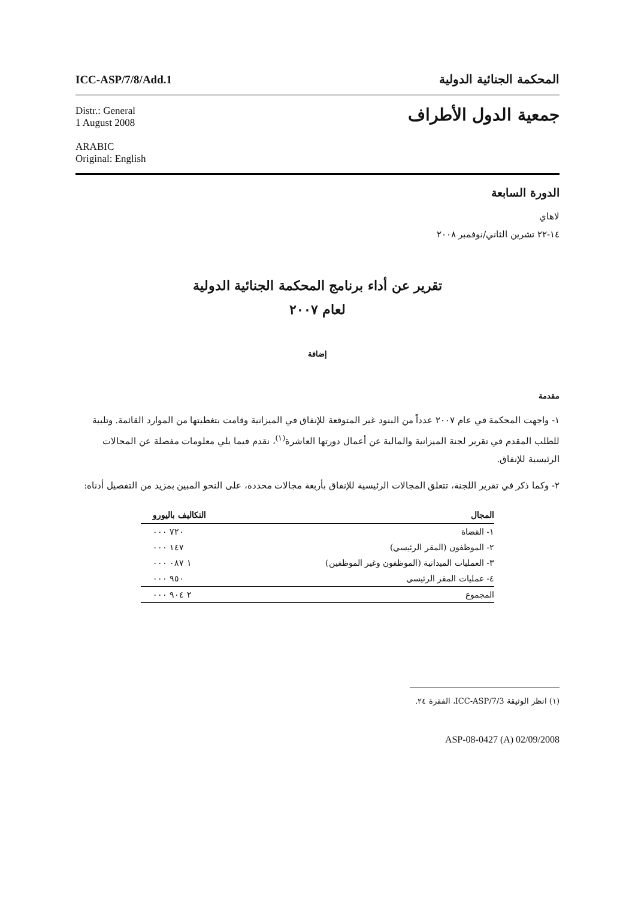ICC-ASP/7/8/Add.1 المحكمة الجنائية الدولية
Distr.: General
1 August 2008
ARABIC
Original: English
جمعية الدول الأطراف
الدورة السابعة
لاهاي
١٤-٢٢ تشرين الثاني/نوفمبر ٢٠٠٨
تقرير عن أداء برنامج المحكمة الجنائية الدولية
لعام ٢٠٠٧
إضافة
مقدمة
١- واجهت المحكمة في عام ٢٠٠٧ عدداً من البنود غير المتوقعة للإنفاق في الميزانية وقامت بتغطيتها من الموارد القائمة. وتلبية للطلب المقدم في تقرير لجنة الميزانية والمالية عن أعمال دورتها العاشرة<sup>(١)</sup>، نقدم فيما يلي معلومات مفصلة عن المجالات الرئيسية للإنفاق.
٢- وكما ذكر في تقرير اللجنة، تتعلق المجالات الرئيسية للإنفاق بأربعة مجالات محددة، على النحو المبين بمزيد من التفصيل أدناه:
| المجال | التكاليف باليورو |
| --- | --- |
| ١- القضاة | ٧٢٠ ٠٠٠ |
| ٢- الموظفون (المقر الرئيسي) | ١٤٧ ٠٠٠ |
| ٣- العمليات الميدانية (الموظفون وغير الموظفين) | ١ ٠٨٧ ٠٠٠ |
| ٤- عمليات المقر الرئيسي | ٩٥٠ ٠٠٠ |
| المجموع | ٢ ٩٠٤ ٠٠٠ |
(١) انظر الوثيقة ICC-ASP/7/3، الفقرة ٢٤.
ASP-08-0427 (A) 02/09/2008